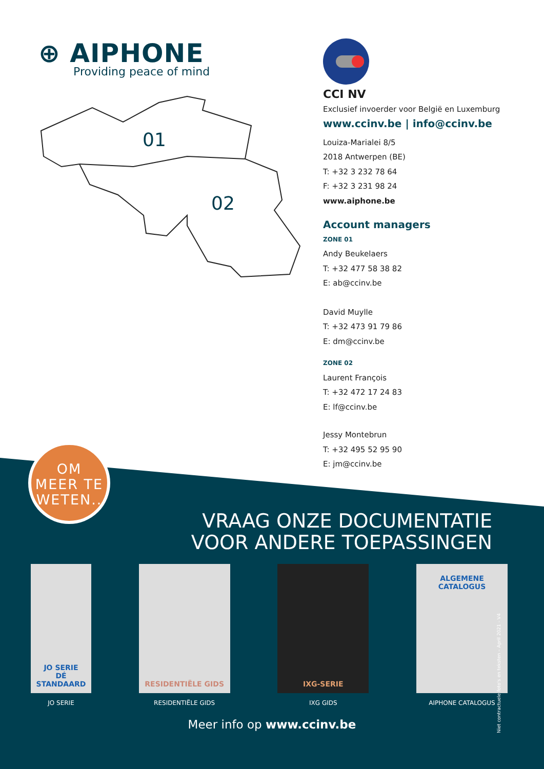⊕ AIPHONE
Providing peace of mind
01
02
CCI NV
Exclusief invoerder voor België en Luxemburg
www.ccinv.be | info@ccinv.be
Louiza-Marialei 8/5
2018 Antwerpen (BE)
T: +32 3 232 78 64
F: +32 3 231 98 24
www.aiphone.be
Account managers
ZONE 01
Andy Beukelaers
T: +32 477 58 38 82
E: ab@ccinv.be
David Muylle
T: +32 473 91 79 86
E: dm@ccinv.be
ZONE 02
Laurent François
T: +32 472 17 24 83
E: lf@ccinv.be
Jessy Montebrun
T: +32 495 52 95 90
E: jm@ccinv.be
OM
MEER TE
WETEN..
VRAAG ONZE DOCUMENTATIE
VOOR ANDERE TOEPASSINGEN
JO SERIE
DÉ STANDAARD
JO SERIE
RESIDENTIËLE GIDS
RESIDENTIËLE GIDS
IXG-SERIE
IXG GIDS
ALGEMENE CATALOGUS
AIPHONE CATALOGUS
Meer info op www.ccinv.be
Niet contractuele foto's en teksten – April 2021 - V4